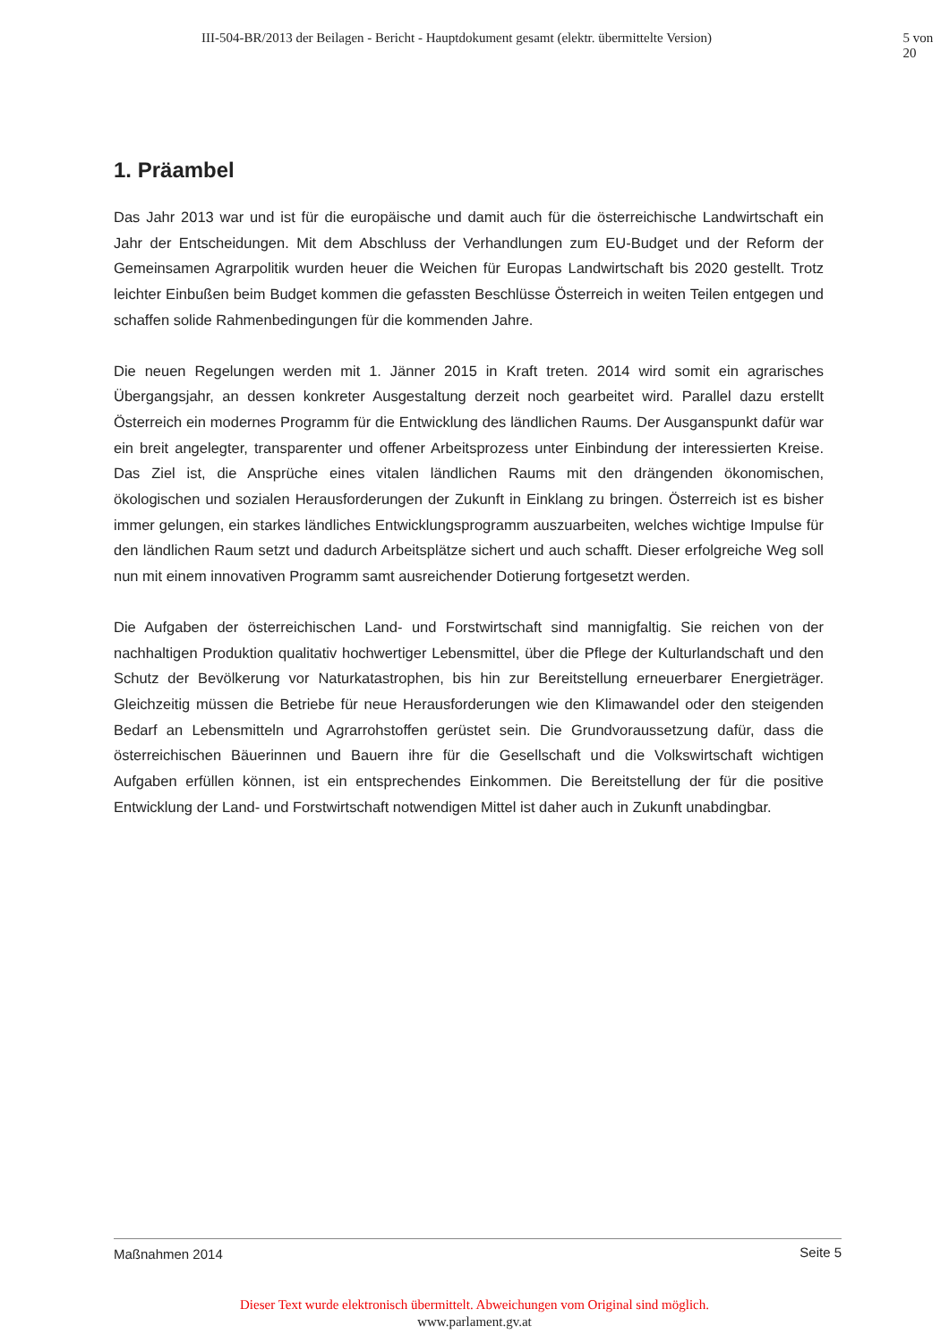III-504-BR/2013 der Beilagen - Bericht - Hauptdokument gesamt (elektr. übermittelte Version) 5 von 20
1. Präambel
Das Jahr 2013 war und ist für die europäische und damit auch für die österreichische Landwirtschaft ein Jahr der Entscheidungen. Mit dem Abschluss der Verhandlungen zum EU-Budget und der Reform der Gemeinsamen Agrarpolitik wurden heuer die Weichen für Europas Landwirtschaft bis 2020 gestellt. Trotz leichter Einbußen beim Budget kommen die gefassten Beschlüsse Österreich in weiten Teilen entgegen und schaffen solide Rahmenbedingungen für die kommenden Jahre.
Die neuen Regelungen werden mit 1. Jänner 2015 in Kraft treten. 2014 wird somit ein agrarisches Übergangsjahr, an dessen konkreter Ausgestaltung derzeit noch gearbeitet wird. Parallel dazu erstellt Österreich ein modernes Programm für die Entwicklung des ländlichen Raums. Der Ausganspunkt dafür war ein breit angelegter, transparenter und offener Arbeitsprozess unter Einbindung der interessierten Kreise. Das Ziel ist, die Ansprüche eines vitalen ländlichen Raums mit den drängenden ökonomischen, ökologischen und sozialen Herausforderungen der Zukunft in Einklang zu bringen. Österreich ist es bisher immer gelungen, ein starkes ländliches Entwicklungsprogramm auszuarbeiten, welches wichtige Impulse für den ländlichen Raum setzt und dadurch Arbeitsplätze sichert und auch schafft. Dieser erfolgreiche Weg soll nun mit einem innovativen Programm samt ausreichender Dotierung fortgesetzt werden.
Die Aufgaben der österreichischen Land- und Forstwirtschaft sind mannigfaltig. Sie reichen von der nachhaltigen Produktion qualitativ hochwertiger Lebensmittel, über die Pflege der Kulturlandschaft und den Schutz der Bevölkerung vor Naturkatastrophen, bis hin zur Bereitstellung erneuerbarer Energieträger. Gleichzeitig müssen die Betriebe für neue Herausforderungen wie den Klimawandel oder den steigenden Bedarf an Lebensmitteln und Agrarrohstoffen gerüstet sein. Die Grundvoraussetzung dafür, dass die österreichischen Bäuerinnen und Bauern ihre für die Gesellschaft und die Volkswirtschaft wichtigen Aufgaben erfüllen können, ist ein entsprechendes Einkommen. Die Bereitstellung der für die positive Entwicklung der Land- und Forstwirtschaft notwendigen Mittel ist daher auch in Zukunft unabdingbar.
Maßnahmen 2014 Seite 5
Dieser Text wurde elektronisch übermittelt. Abweichungen vom Original sind möglich.
www.parlament.gv.at